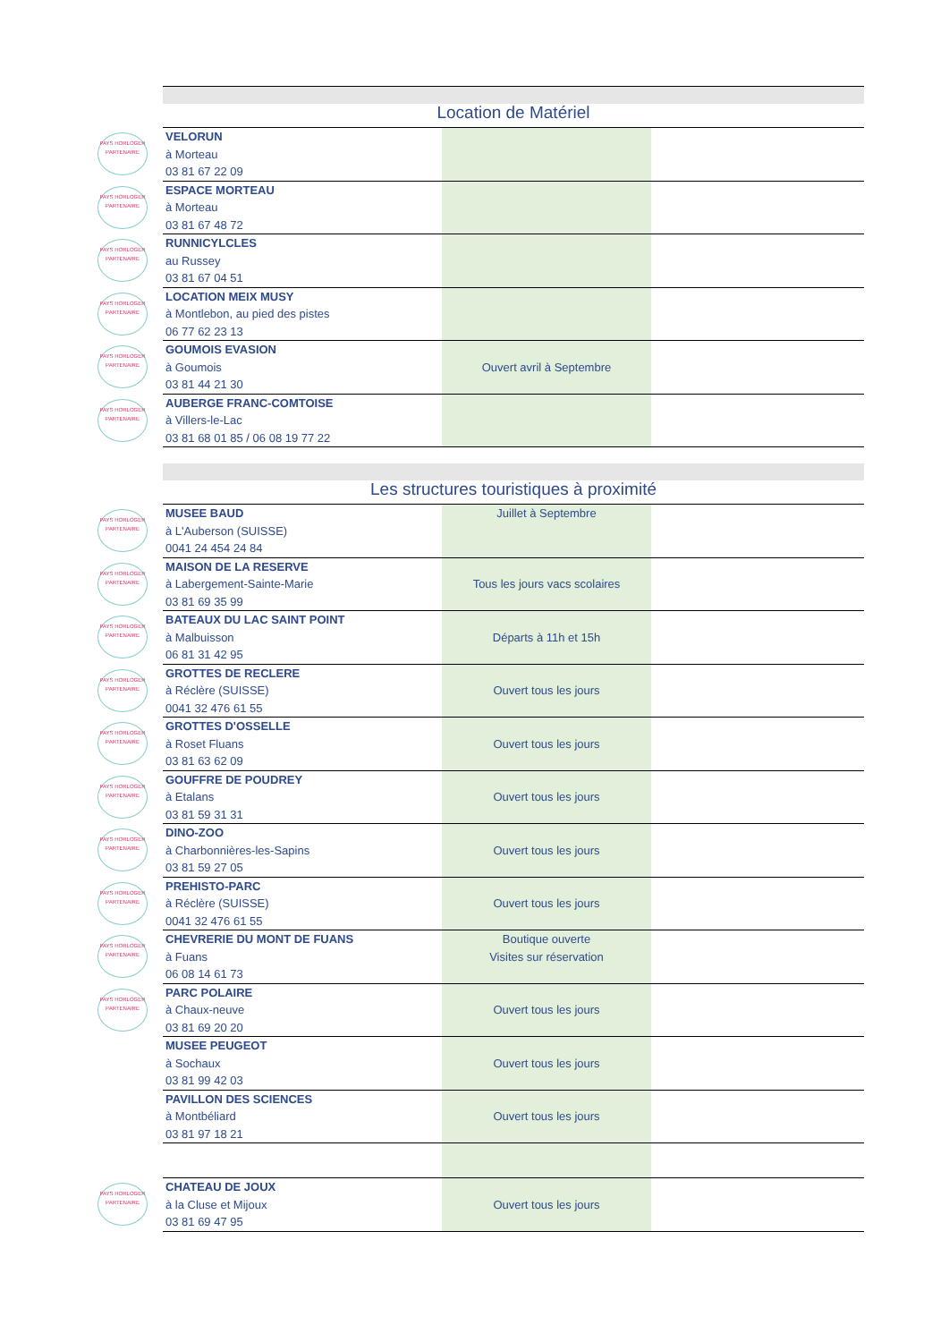| | Location de Matériel | | |
| PAYS HORLOGER PARTENAIRE | VELORUN à Morteau 03 81 67 22 09 | | |
| PAYS HORLOGER PARTENAIRE | ESPACE MORTEAU à Morteau 03 81 67 48 72 | | |
| PAYS HORLOGER PARTENAIRE | RUNNICYLCLES au Russey 03 81 67 04 51 | | |
| PAYS HORLOGER PARTENAIRE | LOCATION MEIX MUSY à Montlebon, au pied des pistes 06 77 62 23 13 | | |
| PAYS HORLOGER PARTENAIRE | GOUMOIS EVASION à Goumois 03 81 44 21 30 | Ouvert avril à Septembre | |
| PAYS HORLOGER PARTENAIRE | AUBERGE FRANC-COMTOISE à Villers-le-Lac 03 81 68 01 85 / 06 08 19 77 22 | | |
| | Les structures touristiques à proximité | | |
| PAYS HORLOGER PARTENAIRE | MUSEE BAUD à L'Auberson (SUISSE) 0041 24 454 24 84 | Juillet à Septembre | |
| PAYS HORLOGER PARTENAIRE | MAISON DE LA RESERVE à Labergement-Sainte-Marie 03 81 69 35 99 | Tous les jours vacs scolaires | |
| PAYS HORLOGER PARTENAIRE | BATEAUX DU LAC SAINT POINT à Malbuisson 06 81 31 42 95 | Départs à 11h et 15h | |
| PAYS HORLOGER PARTENAIRE | GROTTES DE RECLERE à Réclère (SUISSE) 0041 32 476 61 55 | Ouvert tous les jours | |
| PAYS HORLOGER PARTENAIRE | GROTTES D'OSSELLE à Roset Fluans 03 81 63 62 09 | Ouvert tous les jours | |
| PAYS HORLOGER PARTENAIRE | GOUFFRE DE POUDREY à Etalans 03 81 59 31 31 | Ouvert tous les jours | |
| PAYS HORLOGER PARTENAIRE | DINO-ZOO à Charbonnières-les-Sapins 03 81 59 27 05 | Ouvert tous les jours | |
| PAYS HORLOGER PARTENAIRE | PREHISTO-PARC à Réclère (SUISSE) 0041 32 476 61 55 | Ouvert tous les jours | |
| PAYS HORLOGER PARTENAIRE | CHEVRERIE DU MONT DE FUANS à Fuans 06 08 14 61 73 | Boutique ouverte Visites sur réservation | |
| PAYS HORLOGER PARTENAIRE | PARC POLAIRE à Chaux-neuve 03 81 69 20 20 | Ouvert tous les jours | |
| | MUSEE PEUGEOT à Sochaux 03 81 99 42 03 | Ouvert tous les jours | |
| | PAVILLON DES SCIENCES à Montbéliard 03 81 97 18 21 | Ouvert tous les jours | |
| PAYS HORLOGER PARTENAIRE | CHATEAU DE JOUX à la Cluse et Mijoux 03 81 69 47 95 | Ouvert tous les jours | |